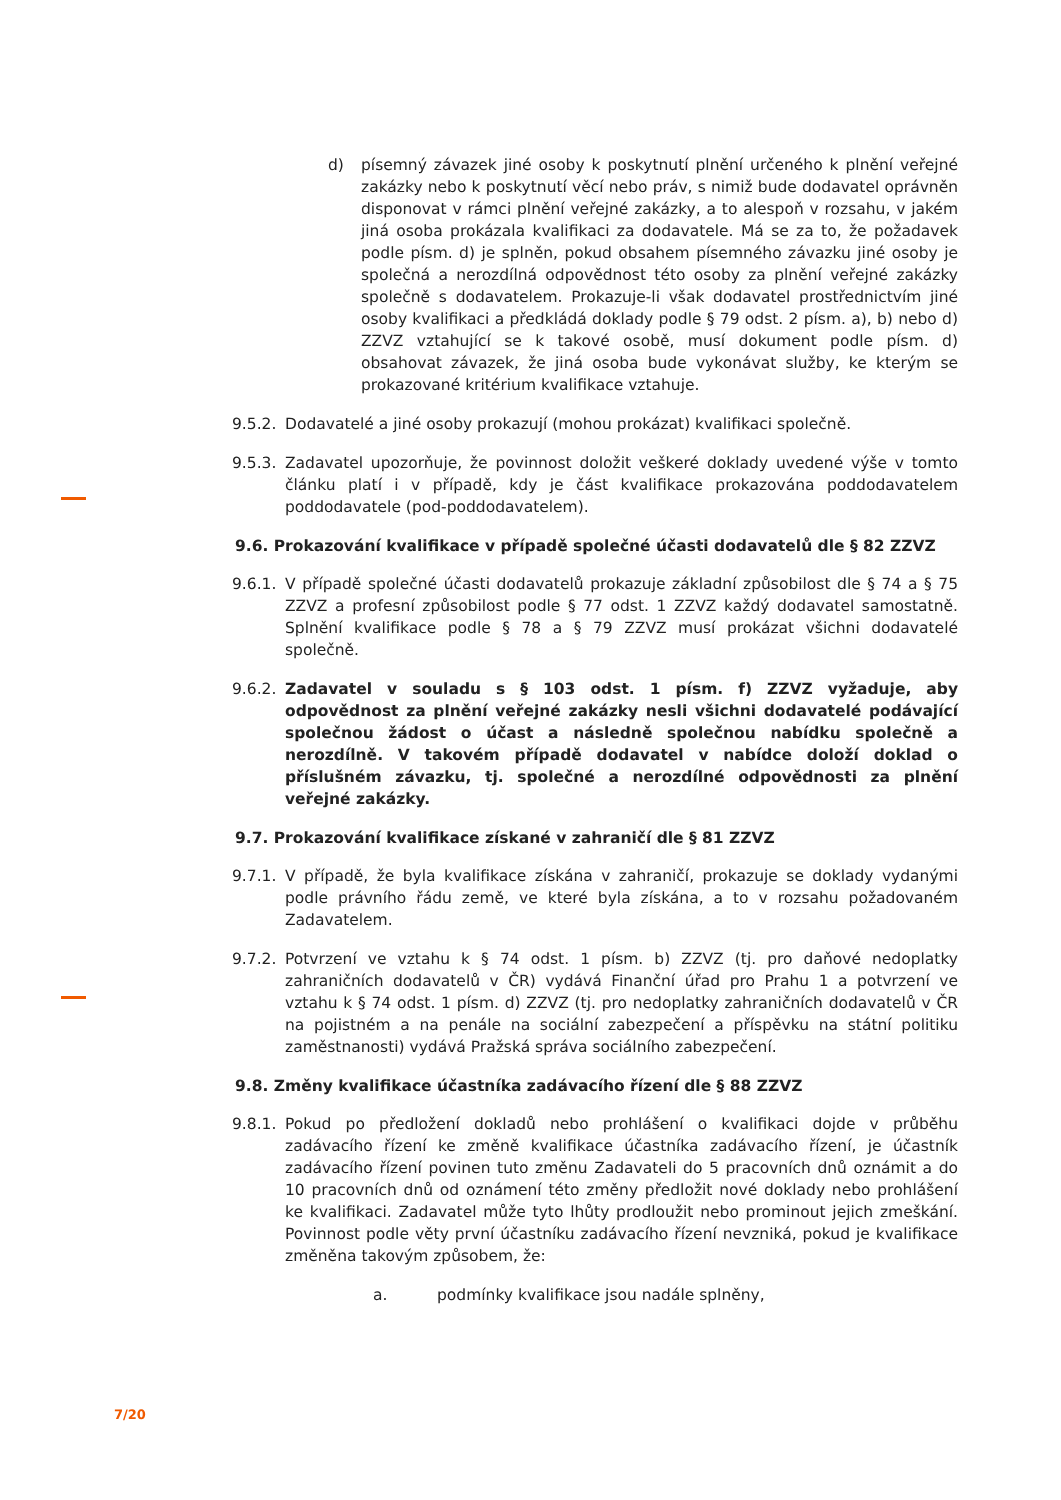d) písemný závazek jiné osoby k poskytnutí plnění určeného k plnění veřejné zakázky nebo k poskytnutí věcí nebo práv, s nimiž bude dodavatel oprávněn disponovat v rámci plnění veřejné zakázky, a to alespoň v rozsahu, v jakém jiná osoba prokázala kvalifikaci za dodavatele. Má se za to, že požadavek podle písm. d) je splněn, pokud obsahem písemného závazku jiné osoby je společná a nerozdílná odpovědnost této osoby za plnění veřejné zakázky společně s dodavatelem. Prokazuje-li však dodavatel prostřednictvím jiné osoby kvalifikaci a předkládá doklady podle § 79 odst. 2 písm. a), b) nebo d) ZZVZ vztahující se k takové osobě, musí dokument podle písm. d) obsahovat závazek, že jiná osoba bude vykonávat služby, ke kterým se prokazované kritérium kvalifikace vztahuje.
9.5.2. Dodavatelé a jiné osoby prokazují (mohou prokázat) kvalifikaci společně.
9.5.3. Zadavatel upozorňuje, že povinnost doložit veškeré doklady uvedené výše v tomto článku platí i v případě, kdy je část kvalifikace prokazována poddodavatelem poddodavatele (pod-poddodavatelem).
9.6. Prokazování kvalifikace v případě společné účasti dodavatelů dle § 82 ZZVZ
9.6.1. V případě společné účasti dodavatelů prokazuje základní způsobilost dle § 74 a § 75 ZZVZ a profesní způsobilost podle § 77 odst. 1 ZZVZ každý dodavatel samostatně. Splnění kvalifikace podle § 78 a § 79 ZZVZ musí prokázat všichni dodavatelé společně.
9.6.2. Zadavatel v souladu s § 103 odst. 1 písm. f) ZZVZ vyžaduje, aby odpovědnost za plnění veřejné zakázky nesli všichni dodavatelé podávající společnou žádost o účast a následně společnou nabídku společně a nerozdílně. V takovém případě dodavatel v nabídce doloží doklad o příslušném závazku, tj. společné a nerozdílné odpovědnosti za plnění veřejné zakázky.
9.7. Prokazování kvalifikace získané v zahraničí dle § 81 ZZVZ
9.7.1. V případě, že byla kvalifikace získána v zahraničí, prokazuje se doklady vydanými podle právního řádu země, ve které byla získána, a to v rozsahu požadovaném Zadavatelem.
9.7.2. Potvrzení ve vztahu k § 74 odst. 1 písm. b) ZZVZ (tj. pro daňové nedoplatky zahraničních dodavatelů v ČR) vydává Finanční úřad pro Prahu 1 a potvrzení ve vztahu k § 74 odst. 1 písm. d) ZZVZ (tj. pro nedoplatky zahraničních dodavatelů v ČR na pojistném a na penále na sociální zabezpečení a příspěvku na státní politiku zaměstnanosti) vydává Pražská správa sociálního zabezpečení.
9.8. Změny kvalifikace účastníka zadávacího řízení dle § 88 ZZVZ
9.8.1. Pokud po předložení dokladů nebo prohlášení o kvalifikaci dojde v průběhu zadávacího řízení ke změně kvalifikace účastníka zadávacího řízení, je účastník zadávacího řízení povinen tuto změnu Zadavateli do 5 pracovních dnů oznámit a do 10 pracovních dnů od oznámení této změny předložit nové doklady nebo prohlášení ke kvalifikaci. Zadavatel může tyto lhůty prodloužit nebo prominout jejich zmeškání. Povinnost podle věty první účastníku zadávacího řízení nevzniká, pokud je kvalifikace změněna takovým způsobem, že:
a. podmínky kvalifikace jsou nadále splněny,
7/20